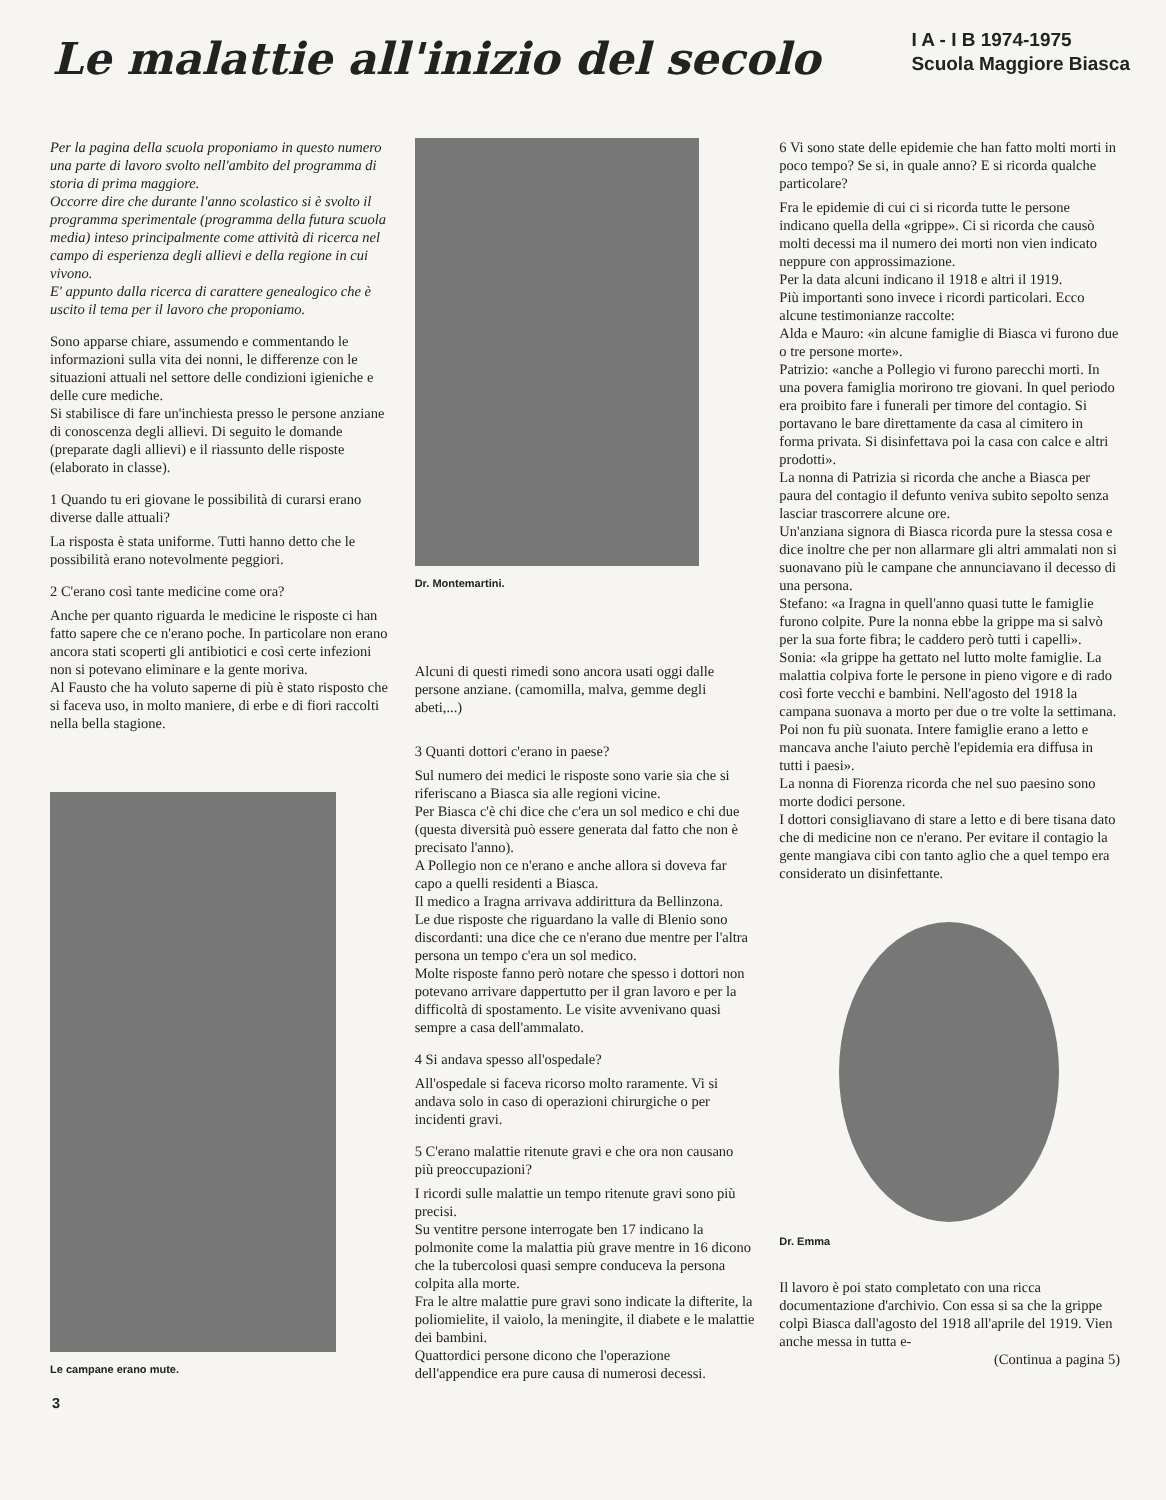Le malattie all'inizio del secolo
I A - I B 1974-1975
Scuola Maggiore Biasca
Per la pagina della scuola proponiamo in questo numero una parte di lavoro svolto nell'ambito del programma di storia di prima maggiore.
Occorre dire che durante l'anno scolastico si è svolto il programma sperimentale (programma della futura scuola media) inteso principalmente come attività di ricerca nel campo di esperienza degli allievi e della regione in cui vivono.
E' appunto dalla ricerca di carattere genealogico che è uscito il tema per il lavoro che proponiamo.
Sono apparse chiare, assumendo e commentando le informazioni sulla vita dei nonni, le differenze con le situazioni attuali nel settore delle condizioni igieniche e delle cure mediche.
Si stabilisce di fare un'inchiesta presso le persone anziane di conoscenza degli allievi. Di seguito le domande (preparate dagli allievi) e il riassunto delle risposte (elaborato in classe).
1 Quando tu eri giovane le possibilità di curarsi erano diverse dalle attuali?
La risposta è stata uniforme. Tutti hanno detto che le possibilità erano notevolmente peggiori.
2 C'erano così tante medicine come ora?
Anche per quanto riguarda le medicine le risposte ci han fatto sapere che ce n'erano poche. In particolare non erano ancora stati scoperti gli antibiotici e così certe infezioni non si potevano eliminare e la gente moriva.
Al Fausto che ha voluto saperne di più è stato risposto che si faceva uso, in molto maniere, di erbe e di fiori raccolti nella bella stagione.
Le campane erano mute.
Dr. Montemartini.
Alcuni di questi rimedi sono ancora usati oggi dalle persone anziane. (camomilla, malva, gemme degli abeti,...)
3 Quanti dottori c'erano in paese?
Sul numero dei medici le risposte sono varie sia che si riferiscano a Biasca sia alle regioni vicine.
Per Biasca c'è chi dice che c'era un sol medico e chi due (questa diversità può essere generata dal fatto che non è precisato l'anno).
A Pollegio non ce n'erano e anche allora si doveva far capo a quelli residenti a Biasca.
Il medico a Iragna arrivava addirittura da Bellinzona.
Le due risposte che riguardano la valle di Blenio sono discordanti: una dice che ce n'erano due mentre per l'altra persona un tempo c'era un sol medico.
Molte risposte fanno però notare che spesso i dottori non potevano arrivare dappertutto per il gran lavoro e per la difficoltà di spostamento. Le visite avvenivano quasi sempre a casa dell'ammalato.
4 Si andava spesso all'ospedale?
All'ospedale si faceva ricorso molto raramente. Vi si andava solo in caso di operazioni chirurgiche o per incidenti gravi.
5 C'erano malattie ritenute gravi e che ora non causano più preoccupazioni?
I ricordi sulle malattie un tempo ritenute gravi sono più precisi.
Su ventitre persone interrogate ben 17 indicano la polmonite come la malattia più grave mentre in 16 dicono che la tubercolosi quasi sempre conduceva la persona colpita alla morte.
Fra le altre malattie pure gravi sono indicate la difterite, la poliomielite, il vaiolo, la meningite, il diabete e le malattie dei bambini.
Quattordici persone dicono che l'operazione dell'appendice era pure causa di numerosi decessi.
6 Vi sono state delle epidemie che han fatto molti morti in poco tempo? Se si, in quale anno? E si ricorda qualche particolare?
Fra le epidemie di cui ci si ricorda tutte le persone indicano quella della «grippe». Ci si ricorda che causò molti decessi ma il numero dei morti non vien indicato neppure con approssimazione.
Per la data alcuni indicano il 1918 e altri il 1919.
Più importanti sono invece i ricordi particolari. Ecco alcune testimonianze raccolte:
Alda e Mauro: «in alcune famiglie di Biasca vi furono due o tre persone morte».
Patrizio: «anche a Pollegio vi furono parecchi morti. In una povera famiglia morirono tre giovani. In quel periodo era proibito fare i funerali per timore del contagio. Si portavano le bare direttamente da casa al cimitero in forma privata. Si disinfettava poi la casa con calce e altri prodotti».
La nonna di Patrizia si ricorda che anche a Biasca per paura del contagio il defunto veniva subito sepolto senza lasciar trascorrere alcune ore.
Un'anziana signora di Biasca ricorda pure la stessa cosa e dice inoltre che per non allarmare gli altri ammalati non si suonavano più le campane che annunciavano il decesso di una persona.
Stefano: «a Iragna in quell'anno quasi tutte le famiglie furono colpite. Pure la nonna ebbe la grippe ma si salvò per la sua forte fibra; le caddero però tutti i capelli».
Sonia: «la grippe ha gettato nel lutto molte famiglie. La malattia colpiva forte le persone in pieno vigore e di rado così forte vecchi e bambini. Nell'agosto del 1918 la campana suonava a morto per due o tre volte la settimana. Poi non fu più suonata. Intere famiglie erano a letto e mancava anche l'aiuto perchè l'epidemia era diffusa in tutti i paesi».
La nonna di Fiorenza ricorda che nel suo paesino sono morte dodici persone.
I dottori consigliavano di stare a letto e di bere tisana dato che di medicine non ce n'erano. Per evitare il contagio la gente mangiava cibi con tanto aglio che a quel tempo era considerato un disinfettante.
Dr. Emma
Il lavoro è poi stato completato con una ricca documentazione d'archivio. Con essa si sa che la grippe colpì Biasca dall'agosto del 1918 all'aprile del 1919. Vien anche messa in tutta e-
(Continua a pagina 5)
3